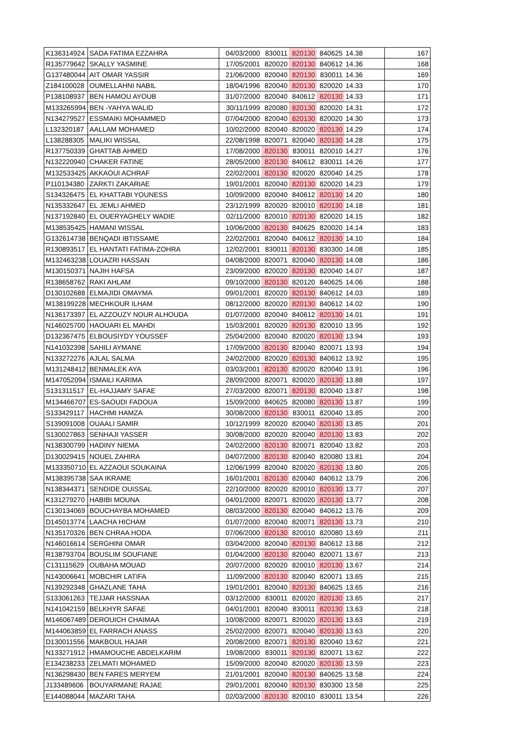| K136314924 | SADA FATIMA EZZAHRA | 04/03/2000 | 830011 | 820130 | 840625 | 14.38 | 167 |
| R135779642 | SKALLY YASMINE | 17/05/2001 | 820020 | 820130 | 840612 | 14.36 | 168 |
| G137480044 | AIT OMAR YASSIR | 21/06/2000 | 820040 | 820130 | 830011 | 14.36 | 169 |
| Z184100028 | OUMELLAHNI NABIL | 18/04/1996 | 820040 | 820130 | 820020 | 14.33 | 170 |
| P138108937 | BEN HAMOU AYOUB | 31/07/2000 | 820040 | 840612 | 820130 | 14.33 | 171 |
| M133265994 | BEN -YAHYA WALID | 30/11/1999 | 820080 | 820130 | 820020 | 14.31 | 172 |
| N134279527 | ESSMAIKI MOHAMMED | 07/04/2000 | 820040 | 820130 | 820020 | 14.30 | 173 |
| L132320187 | AALLAM MOHAMED | 10/02/2000 | 820040 | 820020 | 820130 | 14.29 | 174 |
| L138288305 | MALIKI WISSAL | 22/08/1998 | 820071 | 820040 | 820130 | 14.28 | 175 |
| R137750339 | GHATTAB AHMED | 17/08/2000 | 820130 | 830011 | 820010 | 14.27 | 176 |
| N132220940 | CHAKER FATINE | 28/05/2000 | 820130 | 840612 | 830011 | 14.26 | 177 |
| M132533425 | AKKAOUI ACHRAF | 22/02/2001 | 820130 | 820020 | 820040 | 14.25 | 178 |
| P110134380 | ZARKTI ZAKARIAE | 19/01/2001 | 820040 | 820130 | 820020 | 14.23 | 179 |
| S134326475 | EL KHATTABI YOUNESS | 10/09/2000 | 820040 | 840612 | 820130 | 14.20 | 180 |
| N135332647 | EL JEMLI AHMED | 23/12/1999 | 820020 | 820010 | 820130 | 14.18 | 181 |
| N137192840 | EL OUERYAGHELY WADIE | 02/11/2000 | 820010 | 820130 | 820020 | 14.15 | 182 |
| M138535425 | HAMANI WISSAL | 10/06/2000 | 820130 | 840625 | 820020 | 14.14 | 183 |
| G132614738 | BENQADI IBTISSAME | 22/02/2001 | 820040 | 840612 | 820130 | 14.10 | 184 |
| R130893517 | EL HANTATI FATIMA-ZOHRA | 12/02/2001 | 830011 | 820130 | 830300 | 14.08 | 185 |
| M132463238 | LOUAZRI HASSAN | 04/08/2000 | 820071 | 820040 | 820130 | 14.08 | 186 |
| M130150371 | NAJIH HAFSA | 23/09/2000 | 820020 | 820130 | 820040 | 14.07 | 187 |
| R138658762 | RAKI AHLAM | 09/10/2000 | 820130 | 820120 | 840625 | 14.06 | 188 |
| D130102688 | ELMAJIDI OMAYMA | 09/01/2001 | 820020 | 820130 | 840612 | 14.03 | 189 |
| M138199228 | MECHKOUR ILHAM | 08/12/2000 | 820020 | 820130 | 840612 | 14.02 | 190 |
| N136173397 | EL AZZOUZY NOUR ALHOUDA | 01/07/2000 | 820040 | 840612 | 820130 | 14.01 | 191 |
| N146025700 | HAOUARI EL MAHDI | 15/03/2001 | 820020 | 820130 | 820010 | 13.95 | 192 |
| D132367475 | ELBOUSIYDY YOUSSEF | 25/04/2000 | 820040 | 820020 | 820130 | 13.94 | 193 |
| N141032398 | SAHILI AYMANE | 17/09/2000 | 820130 | 820040 | 820071 | 13.93 | 194 |
| N133272276 | AJLAL SALMA | 24/02/2000 | 820020 | 820130 | 840612 | 13.92 | 195 |
| M131248412 | BENMALEK AYA | 03/03/2001 | 820130 | 820020 | 820040 | 13.91 | 196 |
| M147052094 | ISMAILI KARIMA | 28/09/2000 | 820071 | 820020 | 820130 | 13.88 | 197 |
| S131311517 | EL-HAJJAMY SAFAE | 27/03/2000 | 820071 | 820130 | 820040 | 13.87 | 198 |
| M134466707 | ES-SAOUDI FADOUA | 15/09/2000 | 840625 | 820080 | 820130 | 13.87 | 199 |
| S133429117 | HACHMI HAMZA | 30/08/2000 | 820130 | 830011 | 820040 | 13.85 | 200 |
| S139091008 | OUAALI SAMIR | 10/12/1999 | 820020 | 820040 | 820130 | 13.85 | 201 |
| S130027863 | SENHAJI YASSER | 30/08/2000 | 820020 | 820040 | 820130 | 13.83 | 202 |
| N138300799 | HADINY NIEMA | 24/02/2000 | 820130 | 820071 | 820040 | 13.82 | 203 |
| D130029415 | NOUEL ZAHIRA | 04/07/2000 | 820130 | 820040 | 820080 | 13.81 | 204 |
| M133350710 | EL AZZAOUI SOUKAINA | 12/06/1999 | 820040 | 820020 | 820130 | 13.80 | 205 |
| M138395738 | SAA IKRAME | 16/01/2001 | 820130 | 820040 | 840612 | 13.79 | 206 |
| N138344371 | SENDIDE OUISSAL | 22/10/2000 | 820020 | 820010 | 820130 | 13.77 | 207 |
| K131279270 | HABIBI MOUNA | 04/01/2000 | 820071 | 820020 | 820130 | 13.77 | 208 |
| C130134069 | BOUCHAYBA MOHAMED | 08/03/2000 | 820130 | 820040 | 840612 | 13.76 | 209 |
| D145013774 | LAACHA HICHAM | 01/07/2000 | 820040 | 820071 | 820130 | 13.73 | 210 |
| N135170326 | BEN CHRAA HODA | 07/06/2000 | 820130 | 820010 | 820080 | 13.69 | 211 |
| N146016614 | SERGHINI OMAR | 03/04/2000 | 820040 | 820130 | 840612 | 13.68 | 212 |
| R138793704 | BOUSLIM SOUFIANE | 01/04/2000 | 820130 | 820040 | 820071 | 13.67 | 213 |
| C131115629 | OUBAHA MOUAD | 20/07/2000 | 820020 | 820010 | 820130 | 13.67 | 214 |
| N143006641 | MOBCHIR LATIFA | 11/09/2000 | 820130 | 820040 | 820071 | 13.65 | 215 |
| N139292348 | GHAZLANE TAHA | 19/01/2001 | 820040 | 820130 | 840625 | 13.65 | 216 |
| S133061263 | TEJJAR HASSNAA | 03/12/2000 | 830011 | 820020 | 820130 | 13.65 | 217 |
| N141042159 | BELKHYR SAFAE | 04/01/2001 | 820040 | 830011 | 820130 | 13.63 | 218 |
| M146067489 | DEROUICH CHAIMAA | 10/08/2000 | 820071 | 820020 | 820130 | 13.63 | 219 |
| M144063859 | EL FARRACH ANASS | 25/02/2000 | 820071 | 820040 | 820130 | 13.63 | 220 |
| D130011556 | MAKBOUL HAJAR | 20/08/2000 | 820071 | 820130 | 820040 | 13.62 | 221 |
| N133271912 | HMAMOUCHE ABDELKARIM | 19/08/2000 | 830011 | 820130 | 820071 | 13.62 | 222 |
| E134238233 | ZELMATI MOHAMED | 15/09/2000 | 820040 | 820020 | 820130 | 13.59 | 223 |
| N136298430 | BEN FARES MERYEM | 21/01/2001 | 820040 | 820130 | 840625 | 13.58 | 224 |
| J133489606 | BOUYARMANE RAJAE | 29/01/2001 | 820040 | 820130 | 830300 | 13.58 | 225 |
| E144088044 | MAZARI TAHA | 02/03/2000 | 820130 | 820010 | 830011 | 13.54 | 226 |